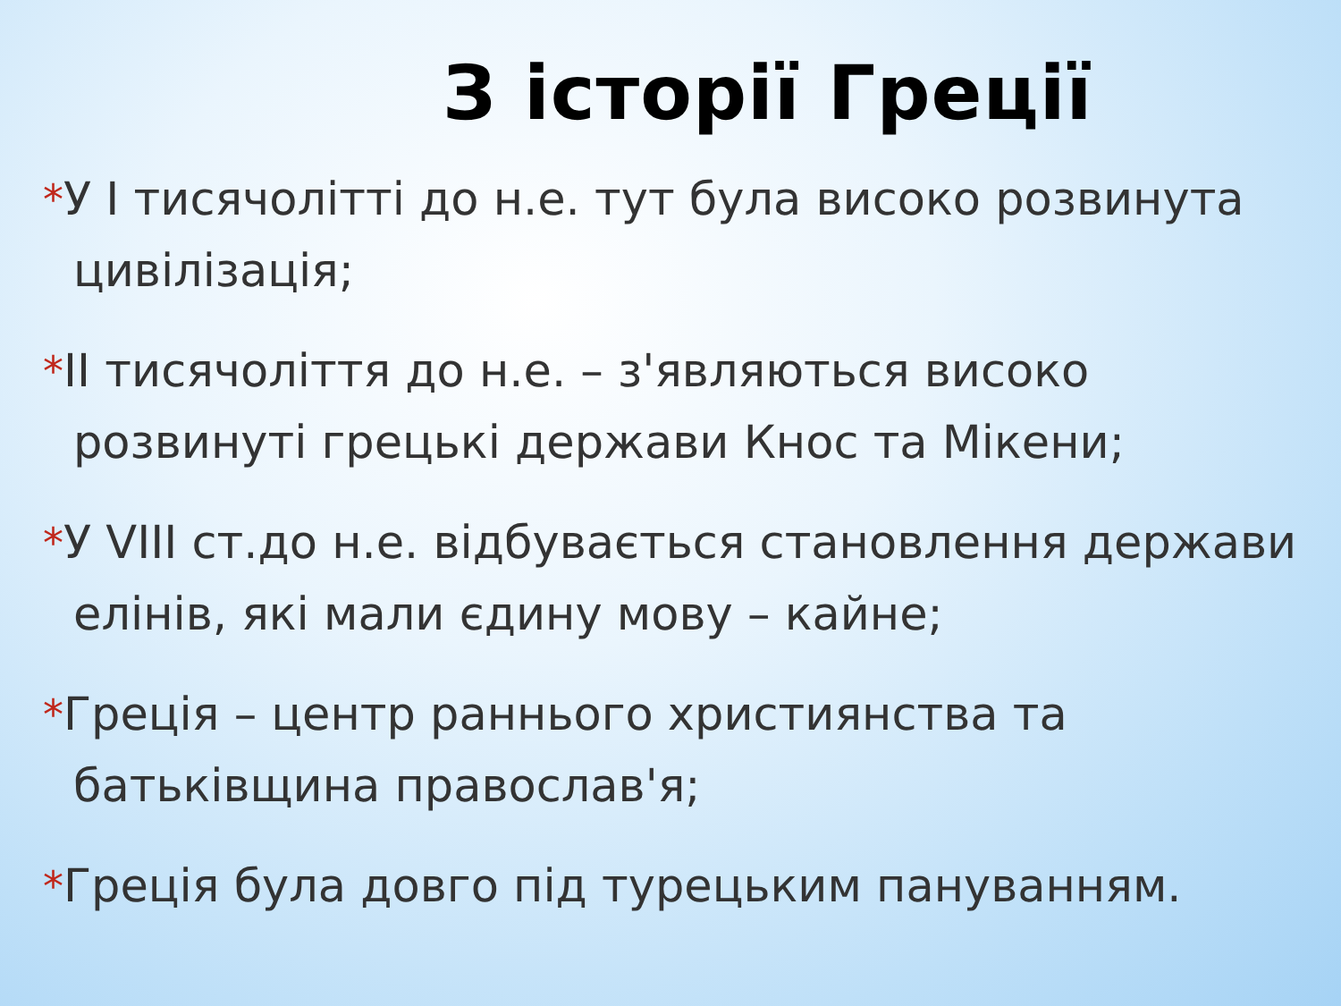З історії Греції
*У I тисячолітті до н.е. тут була високо розвинута цивілізація;
*II тисячоліття до н.е. – з'являються високо розвинуті грецькі держави Кнос та Мікени;
*У VIII ст.до н.е. відбувається становлення держави елінів, які мали єдину мову – кайне;
*Греція – центр раннього християнства та батьківщина православ'я;
*Греція була довго під турецьким пануванням.